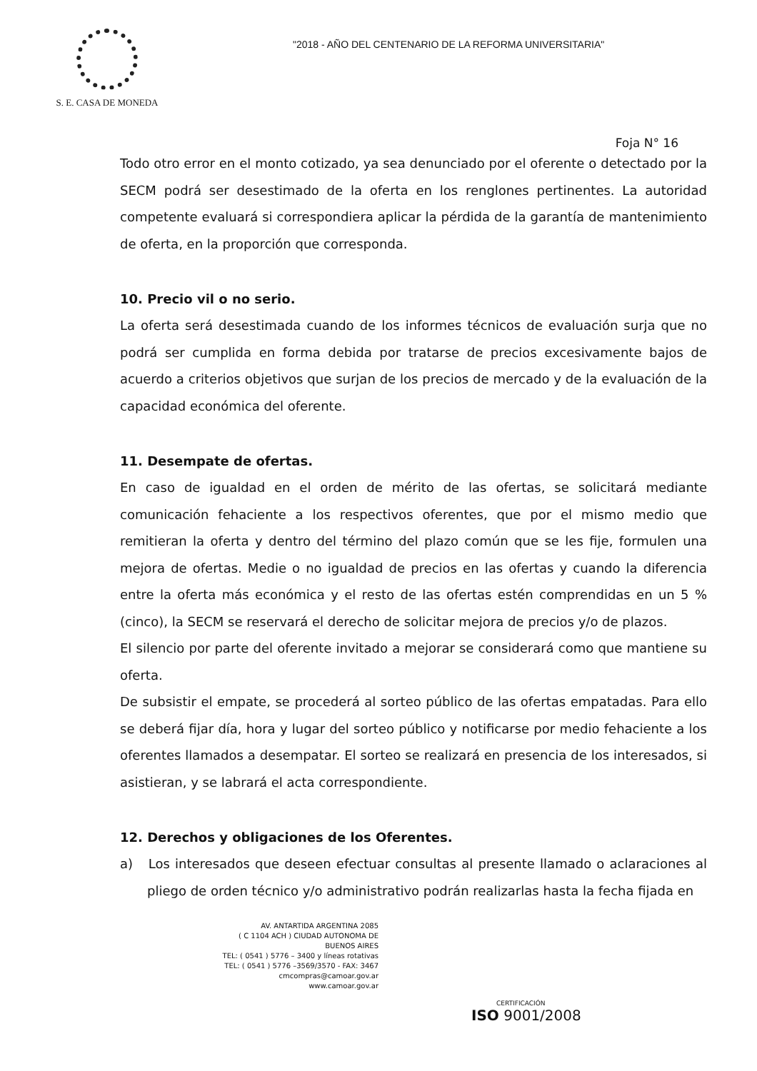S. E. CASA DE MONEDA
"2018 - AÑO DEL CENTENARIO DE LA REFORMA UNIVERSITARIA"
Foja N° 16
Todo otro error en el monto cotizado, ya sea denunciado por el oferente o detectado por la SECM podrá ser desestimado de la oferta en los renglones pertinentes. La autoridad competente evaluará si correspondiera aplicar la pérdida de la garantía de mantenimiento de oferta, en la proporción que corresponda.
10. Precio vil o no serio.
La oferta será desestimada cuando de los informes técnicos de evaluación surja que no podrá ser cumplida en forma debida por tratarse de precios excesivamente bajos de acuerdo a criterios objetivos que surjan de los precios de mercado y de la evaluación de la capacidad económica del oferente.
11. Desempate de ofertas.
En caso de igualdad en el orden de mérito de las ofertas, se solicitará mediante comunicación fehaciente a los respectivos oferentes, que por el mismo medio que remitieran la oferta y dentro del término del plazo común que se les fije, formulen una mejora de ofertas. Medie o no igualdad de precios en las ofertas y cuando la diferencia entre la oferta más económica y el resto de las ofertas estén comprendidas en un 5 % (cinco), la SECM se reservará el derecho de solicitar mejora de precios y/o de plazos.
El silencio por parte del oferente invitado a mejorar se considerará como que mantiene su oferta.
De subsistir el empate, se procederá al sorteo público de las ofertas empatadas. Para ello se deberá fijar día, hora y lugar del sorteo público y notificarse por medio fehaciente a los oferentes llamados a desempatar. El sorteo se realizará en presencia de los interesados, si asistieran, y se labrará el acta correspondiente.
12. Derechos y obligaciones de los Oferentes.
a) Los interesados que deseen efectuar consultas al presente llamado o aclaraciones al pliego de orden técnico y/o administrativo podrán realizarlas hasta la fecha fijada en
AV. ANTARTIDA ARGENTINA 2085
( C 1104 ACH ) CIUDAD AUTONOMA DE BUENOS AIRES
TEL: ( 0541 ) 5776 – 3400 y líneas rotativas
TEL: ( 0541 ) 5776 –3569/3570 - FAX: 3467
cmcompras@camoar.gov.ar
www.camoar.gov.ar
CERTIFICACIÓN
ISO 9001/2008